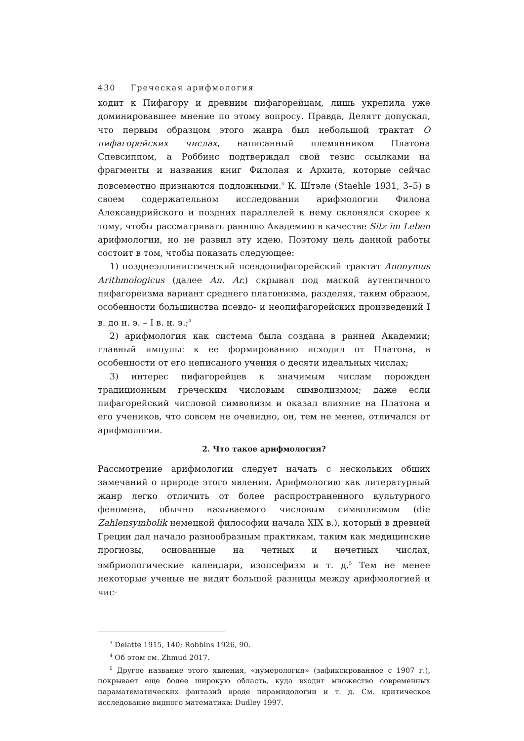430 Греческая арифмология
ходит к Пифагору и древним пифагорейцам, лишь укрепила уже доминировавшее мнение по этому вопросу. Правда, Делятт допускал, что первым образцом этого жанра был небольшой трактат О пифагорейских числах, написанный племянником Платона Спевсиппом, а Роббинс подтверждал свой тезис ссылками на фрагменты и названия книг Филолая и Архита, которые сейчас повсеместно признаются подложными.<sup>3</sup> К. Штэле (Staehle 1931, 3–5) в своем содержательном исследовании арифмологии Филона Александрийского и поздних параллелей к нему склонялся скорее к тому, чтобы рассматривать раннюю Академию в качестве Sitz im Leben арифмологии, но не развил эту идею. Поэтому цель данной работы состоит в том, чтобы показать следующее:
1) позднеэллинистический псевдопифагорейский трактат Anonymus Arithmologicus (далее An. Ar.) скрывал под маской аутентичного пифагореизма вариант среднего платонизма, разделяя, таким образом, особенности большинства псевдо- и неопифагорейских произведений I в. до н. э. – I в. н. э.;<sup>4</sup>
2) арифмология как система была создана в ранней Академии; главный импульс к ее формированию исходил от Платона, в особенности от его неписаного учения о десяти идеальных числах;
3) интерес пифагорейцев к значимым числам порожден традиционным греческим числовым символизмом; даже если пифагорейский числовой символизм и оказал влияние на Платона и его учеников, что совсем не очевидно, он, тем не менее, отличался от арифмологии.
2. Что такое арифмология?
Рассмотрение арифмологии следует начать с нескольких общих замечаний о природе этого явления. Арифмологию как литературный жанр легко отличить от более распространенного культурного феномена, обычно называемого числовым символизмом (die Zahlensymbolik немецкой философии начала XIX в.), который в древней Греции дал начало разнообразным практикам, таким как медицинские прогнозы, основанные на четных и нечетных числах, эмбриологические календари, изопсефизм и т. д.<sup>5</sup> Тем не менее некоторые ученые не видят большой разницы между арифмологией и чис-
<sup>3</sup> Delatte 1915, 140; Robbins 1926, 90.
<sup>4</sup> Об этом см. Zhmud 2017.
<sup>5</sup> Другое название этого явления, «нумерология» (зафиксированное с 1907 г.), покрывает еще более широкую область, куда входит множество современных параматематических фантазий вроде пирамидологии и т. д. См. критическое исследование видного математика: Dudley 1997.